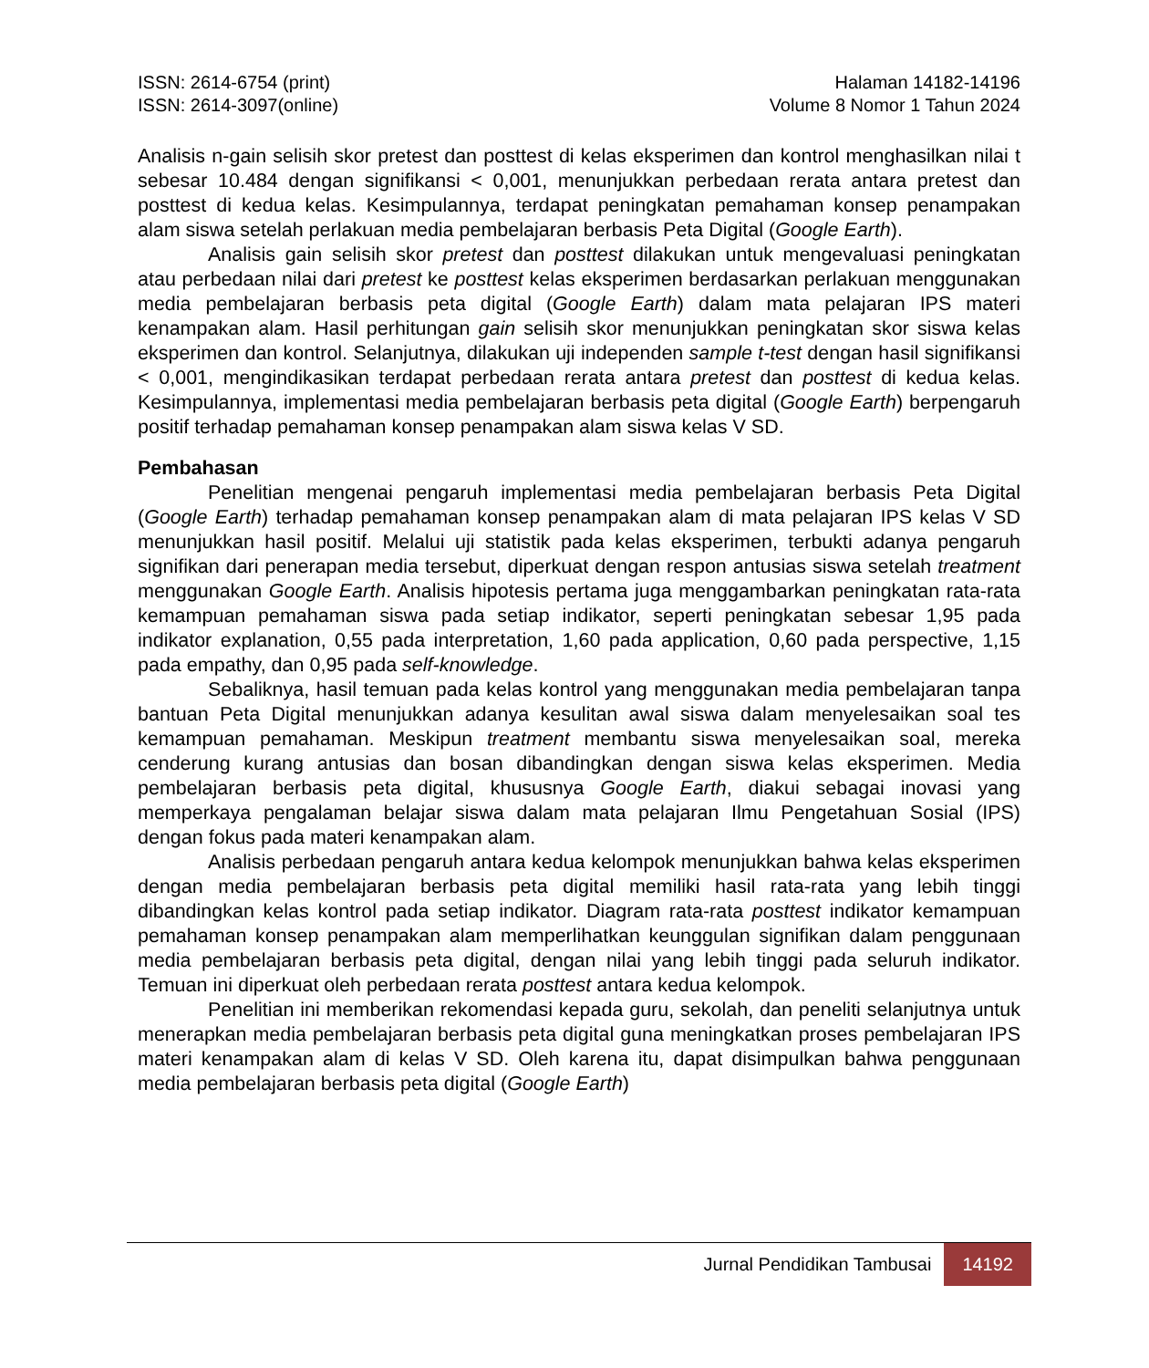ISSN: 2614-6754 (print)
ISSN: 2614-3097(online)
Halaman 14182-14196
Volume 8 Nomor 1 Tahun 2024
Analisis n-gain selisih skor pretest dan posttest di kelas eksperimen dan kontrol menghasilkan nilai t sebesar 10.484 dengan signifikansi < 0,001, menunjukkan perbedaan rerata antara pretest dan posttest di kedua kelas. Kesimpulannya, terdapat peningkatan pemahaman konsep penampakan alam siswa setelah perlakuan media pembelajaran berbasis Peta Digital (Google Earth).
Analisis gain selisih skor pretest dan posttest dilakukan untuk mengevaluasi peningkatan atau perbedaan nilai dari pretest ke posttest kelas eksperimen berdasarkan perlakuan menggunakan media pembelajaran berbasis peta digital (Google Earth) dalam mata pelajaran IPS materi kenampakan alam. Hasil perhitungan gain selisih skor menunjukkan peningkatan skor siswa kelas eksperimen dan kontrol. Selanjutnya, dilakukan uji independen sample t-test dengan hasil signifikansi < 0,001, mengindikasikan terdapat perbedaan rerata antara pretest dan posttest di kedua kelas. Kesimpulannya, implementasi media pembelajaran berbasis peta digital (Google Earth) berpengaruh positif terhadap pemahaman konsep penampakan alam siswa kelas V SD.
Pembahasan
Penelitian mengenai pengaruh implementasi media pembelajaran berbasis Peta Digital (Google Earth) terhadap pemahaman konsep penampakan alam di mata pelajaran IPS kelas V SD menunjukkan hasil positif. Melalui uji statistik pada kelas eksperimen, terbukti adanya pengaruh signifikan dari penerapan media tersebut, diperkuat dengan respon antusias siswa setelah treatment menggunakan Google Earth. Analisis hipotesis pertama juga menggambarkan peningkatan rata-rata kemampuan pemahaman siswa pada setiap indikator, seperti peningkatan sebesar 1,95 pada indikator explanation, 0,55 pada interpretation, 1,60 pada application, 0,60 pada perspective, 1,15 pada empathy, dan 0,95 pada self-knowledge.
Sebaliknya, hasil temuan pada kelas kontrol yang menggunakan media pembelajaran tanpa bantuan Peta Digital menunjukkan adanya kesulitan awal siswa dalam menyelesaikan soal tes kemampuan pemahaman. Meskipun treatment membantu siswa menyelesaikan soal, mereka cenderung kurang antusias dan bosan dibandingkan dengan siswa kelas eksperimen. Media pembelajaran berbasis peta digital, khususnya Google Earth, diakui sebagai inovasi yang memperkaya pengalaman belajar siswa dalam mata pelajaran Ilmu Pengetahuan Sosial (IPS) dengan fokus pada materi kenampakan alam.
Analisis perbedaan pengaruh antara kedua kelompok menunjukkan bahwa kelas eksperimen dengan media pembelajaran berbasis peta digital memiliki hasil rata-rata yang lebih tinggi dibandingkan kelas kontrol pada setiap indikator. Diagram rata-rata posttest indikator kemampuan pemahaman konsep penampakan alam memperlihatkan keunggulan signifikan dalam penggunaan media pembelajaran berbasis peta digital, dengan nilai yang lebih tinggi pada seluruh indikator. Temuan ini diperkuat oleh perbedaan rerata posttest antara kedua kelompok.
Penelitian ini memberikan rekomendasi kepada guru, sekolah, dan peneliti selanjutnya untuk menerapkan media pembelajaran berbasis peta digital guna meningkatkan proses pembelajaran IPS materi kenampakan alam di kelas V SD. Oleh karena itu, dapat disimpulkan bahwa penggunaan media pembelajaran berbasis peta digital (Google Earth)
Jurnal Pendidikan Tambusai 14192